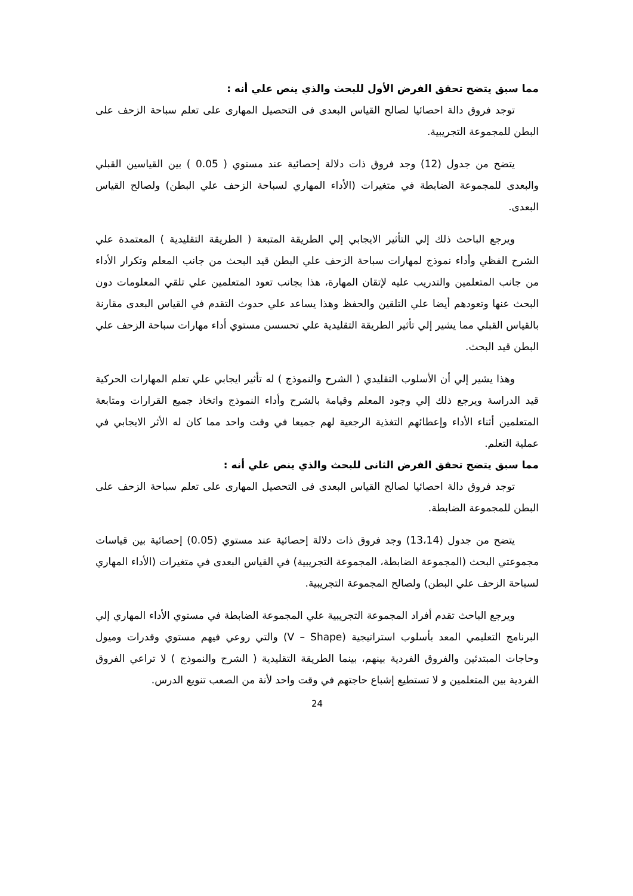مما سبق يتضح تحقق الفرض الأول للبحث والذي ينص علي أنه :
توجد فروق دالة احصائيا لصالح القياس البعدى فى التحصيل المهارى على تعلم سباحة الزحف على البطن للمجموعة التجريبية.
يتضح من جدول (12) وجد فروق ذات دلالة إحصائية عند مستوي ( 0.05 ) بين القياسين القبلي والبعدى للمجموعة الضابطة في متغيرات (الأداء المهاري لسباحة الزحف علي البطن) ولصالح القياس البعدى.
ويرجع الباحث ذلك إلي التأثير الايجابي إلي الطريقة المتبعة ( الطريقة التقليدية ) المعتمدة علي الشرح الفظي وأداء نموذج لمهارات سباحة الزحف علي البطن قيد البحث من جانب المعلم وتكرار الأداء من جانب المتعلمين والتدريب عليه لإتقان المهارة، هذا بجانب تعود المتعلمين علي تلقي المعلومات دون البحث عنها وتعودهم أيضا علي التلقين والحفظ وهذا يساعد علي حدوث التقدم في القياس البعدى مقارنة بالقياس القبلي مما يشير إلي تأثير الطريقة التقليدية علي تحسسن مستوي أداء مهارات سباحة الزحف علي البطن قيد البحث.
وهذا يشير إلي أن الأسلوب التقليدي ( الشرح والنموذج ) له تأثير ايجابي علي تعلم المهارات الحركية قيد الدراسة ويرجع ذلك إلي وجود المعلم وقيامة بالشرح وأداء النموذج واتخاذ جميع القرارات ومتابعة المتعلمين أثناء الأداء وإعطائهم التغذية الرجعية لهم جميعا في وقت واحد مما كان له الأثر الايجابي في عملية التعلم.
مما سبق يتضح تحقق الفرض الثانى للبحث والذي ينص علي أنه :
توجد فروق دالة احصائيا لصالح القياس البعدى فى التحصيل المهارى على تعلم سباحة الزحف على البطن للمجموعة الضابطة.
يتضح من جدول (13،14) وجد فروق ذات دلالة إحصائية عند مستوي (0.05) إحصائية بين قياسات مجموعتي البحث (المجموعة الضابطة، المجموعة التجريبية) في القياس البعدى في متغيرات (الأداء المهاري لسباحة الزحف علي البطن) ولصالح المجموعة التجريبية.
ويرجع الباحث تقدم أفراد المجموعة التجريبية علي المجموعة الضابطة في مستوي الأداء المهاري إلي البرنامج التعليمي المعد بأسلوب استراتيجية (V – Shape) والتي روعي فيهم مستوي وقدرات وميول وحاجات المبتدئين والفروق الفردية بينهم، بينما الطريقة التقليدية ( الشرح والنموذج ) لا تراعي الفروق الفردية بين المتعلمين و لا تستطيع إشباع حاجتهم في وقت واحد لأنة من الصعب تنويع الدرس.
24